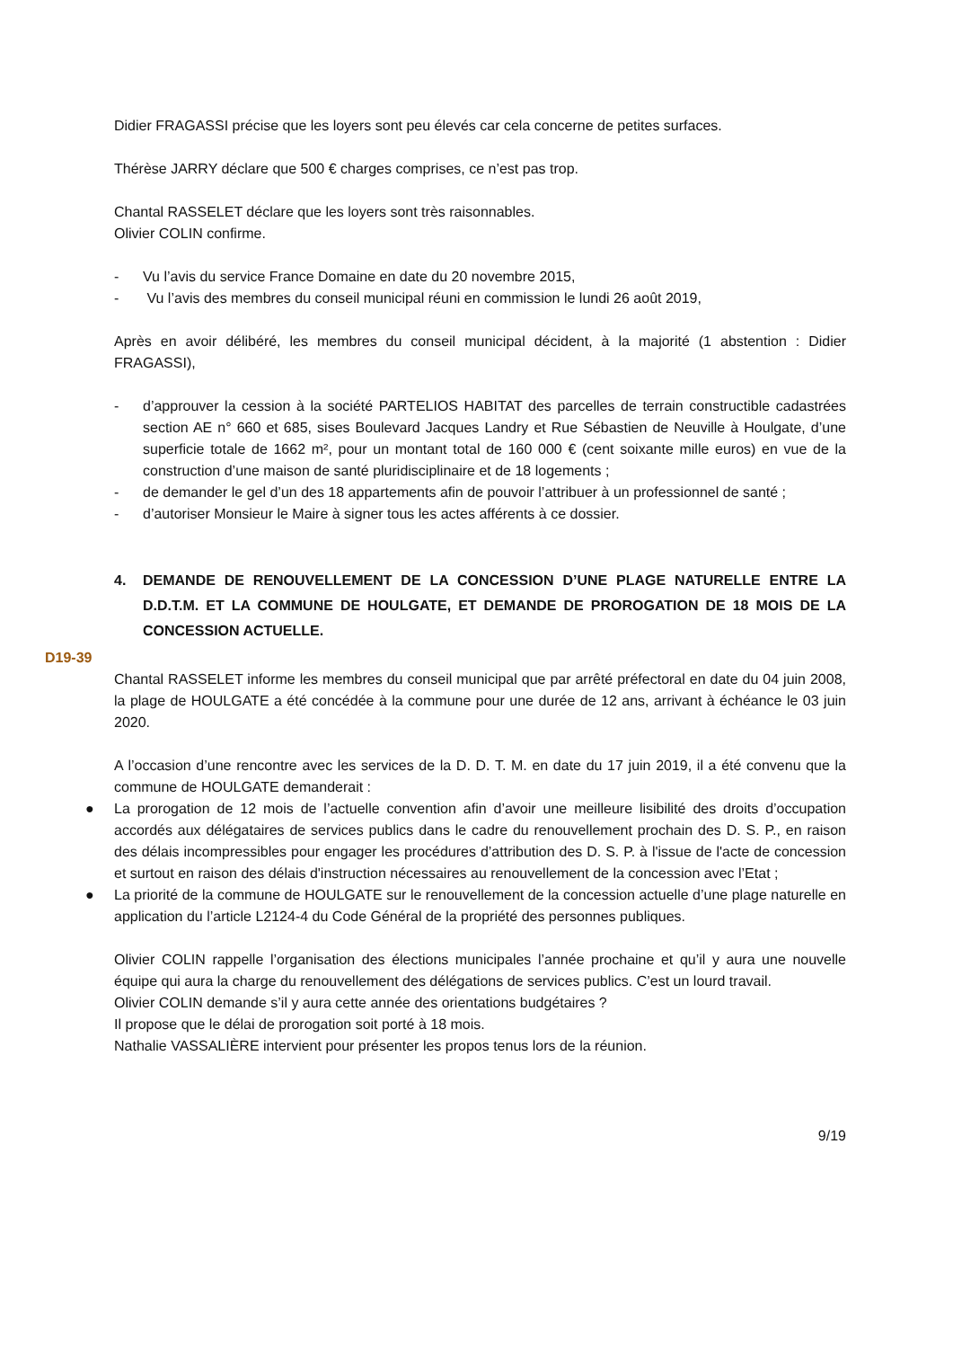Didier FRAGASSI précise que les loyers sont peu élevés car cela concerne de petites surfaces.
Thérèse JARRY déclare que 500 € charges comprises, ce n’est pas trop.
Chantal RASSELET déclare que les loyers sont très raisonnables.
Olivier COLIN confirme.
- Vu l’avis du service France Domaine en date du 20 novembre 2015,
- Vu l’avis des membres du conseil municipal réuni en commission le lundi 26 août 2019,
Après en avoir délibéré, les membres du conseil municipal décident, à la majorité (1 abstention : Didier FRAGASSI),
- d’approuver la cession à la société PARTELIOS HABITAT des parcelles de terrain constructible cadastrées section AE n° 660 et 685, sises Boulevard Jacques Landry et Rue Sébastien de Neuville à Houlgate, d’une superficie totale de 1662 m², pour un montant total de 160 000 € (cent soixante mille euros) en vue de la construction d’une maison de santé pluridisciplinaire et de 18 logements ;
- de demander le gel d’un des 18 appartements afin de pouvoir l’attribuer à un professionnel de santé ;
- d’autoriser Monsieur le Maire à signer tous les actes afférents à ce dossier.
4. DEMANDE DE RENOUVELLEMENT DE LA CONCESSION D’UNE PLAGE NATURELLE ENTRE LA D.D.T.M. ET LA COMMUNE DE HOULGATE, ET DEMANDE DE PROROGATION DE 18 MOIS DE LA CONCESSION ACTUELLE.
D19-39
Chantal RASSELET informe les membres du conseil municipal que par arrêté préfectoral en date du 04 juin 2008, la plage de HOULGATE a été concédée à la commune pour une durée de 12 ans, arrivant à échéance le 03 juin 2020.
A l’occasion d’une rencontre avec les services de la D. D. T. M. en date du 17 juin 2019, il a été convenu que la commune de HOULGATE demanderait :
● La prorogation de 12 mois de l’actuelle convention afin d’avoir une meilleure lisibilité des droits d’occupation accordés aux délégataires de services publics dans le cadre du renouvellement prochain des D. S. P., en raison des délais incompressibles pour engager les procédures d’attribution des D. S. P. à l'issue de l'acte de concession et surtout en raison des délais d'instruction nécessaires au renouvellement de la concession avec l’Etat ;
● La priorité de la commune de HOULGATE sur le renouvellement de la concession actuelle d’une plage naturelle en application du l’article L2124-4 du Code Général de la propriété des personnes publiques.
Olivier COLIN rappelle l’organisation des élections municipales l’année prochaine et qu’il y aura une nouvelle équipe qui aura la charge du renouvellement des délégations de services publics. C’est un lourd travail.
Olivier COLIN demande s’il y aura cette année des orientations budgétaires ?
Il propose que le délai de prorogation soit porté à 18 mois.
Nathalie VASSALIÈRE intervient pour présenter les propos tenus lors de la réunion.
9/19